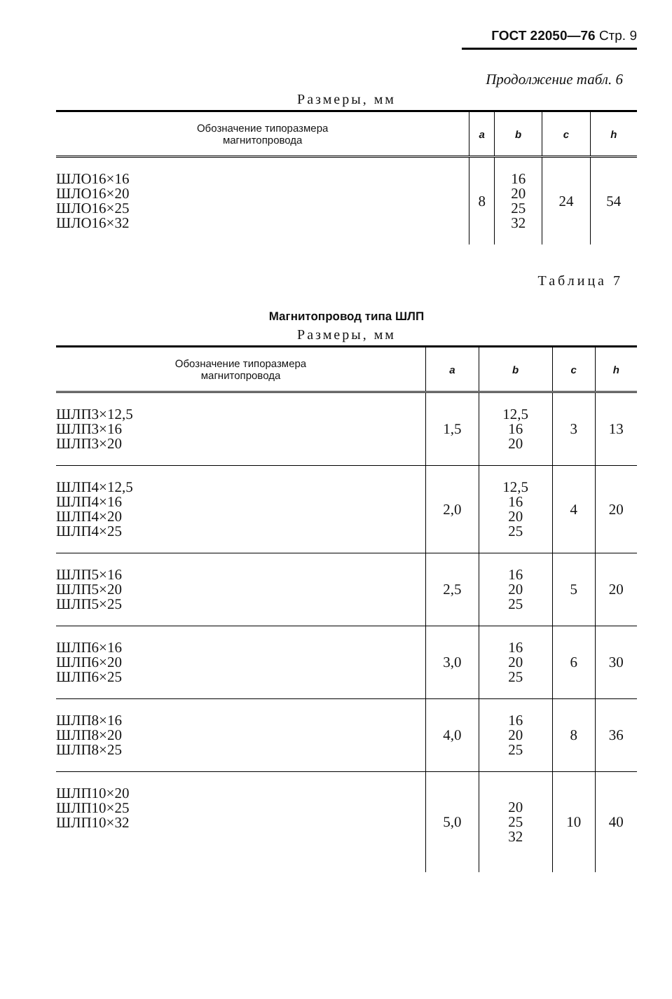ГОСТ 22050—76 Стр. 9
Продолжение табл. 6
Размеры, мм
| Обозначение типоразмера магнитопровода | a | b | c | h |
| --- | --- | --- | --- | --- |
| ШЛО16×16 ШЛО16×20 ШЛО16×25 ШЛО16×32 | 8 | 16 20 25 32 | 24 | 54 |
Таблица 7
Магнитопровод типа ШЛП
Размеры, мм
| Обозначение типоразмера магнитопровода | a | b | c | h |
| --- | --- | --- | --- | --- |
| ШЛП3×12,5 ШЛП3×16 ШЛП3×20 | 1,5 | 12,5 16 20 | 3 | 13 |
| ШЛП4×12,5 ШЛП4×16 ШЛП4×20 ШЛП4×25 | 2,0 | 12,5 16 20 25 | 4 | 20 |
| ШЛП5×16 ШЛП5×20 ШЛП5×25 | 2,5 | 16 20 25 | 5 | 20 |
| ШЛП6×16 ШЛП6×20 ШЛП6×25 | 3,0 | 16 20 25 | 6 | 30 |
| ШЛП8×16 ШЛП8×20 ШЛП8×25 | 4,0 | 16 20 25 | 8 | 36 |
| ШЛП10×20 ШЛП10×25 ШЛП10×32 | 5,0 | 20 25 32 | 10 | 40 |